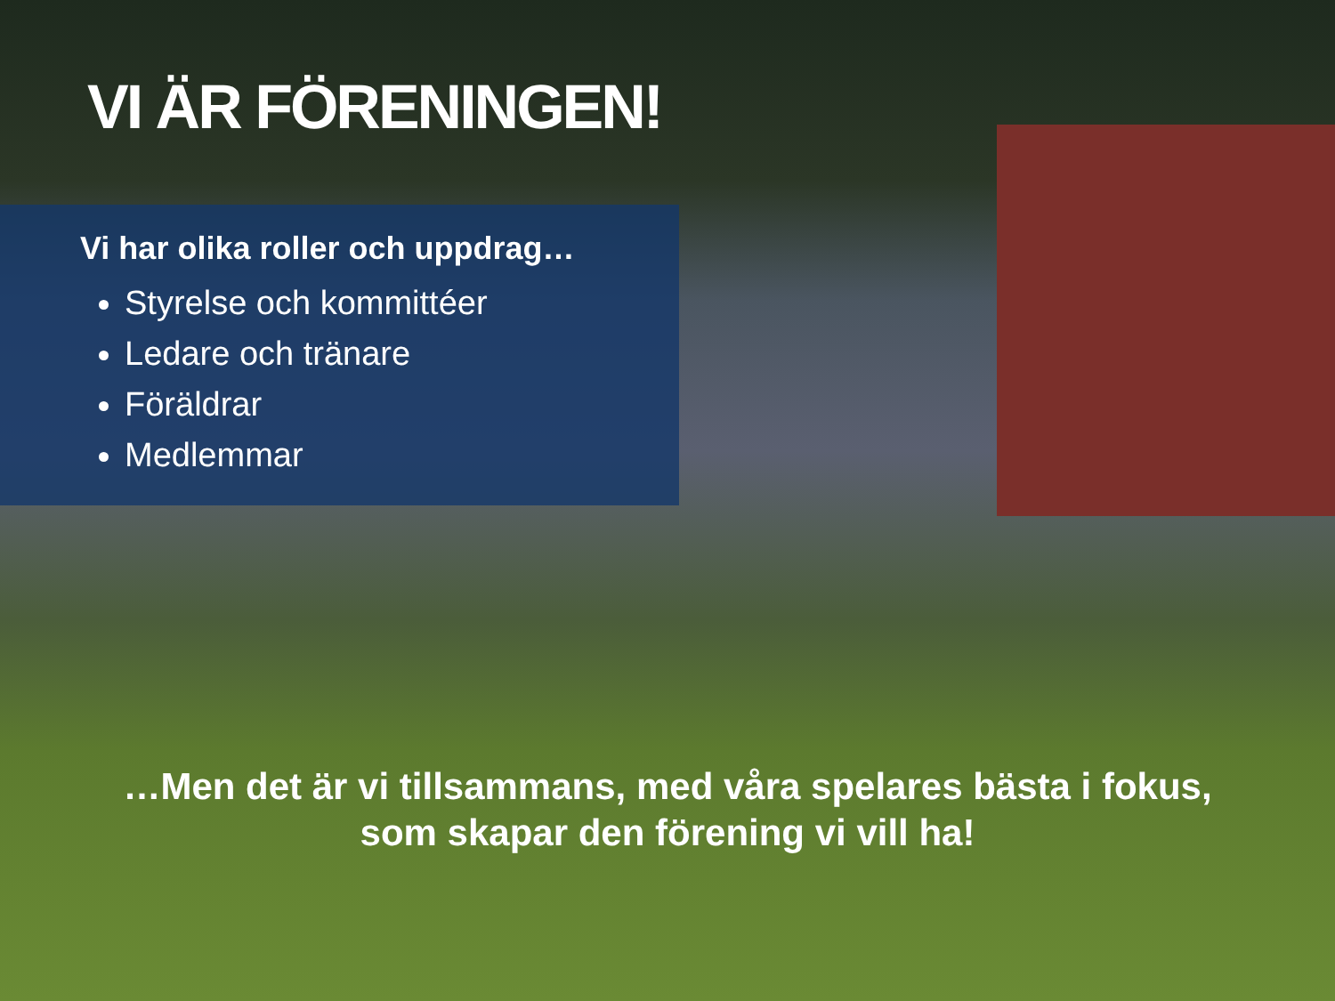VI ÄR FÖRENINGEN!
Vi har olika roller och uppdrag…
Styrelse och kommittéer
Ledare och tränare
Föräldrar
Medlemmar
…Men det är vi tillsammans, med våra spelares bästa i fokus,
som skapar den förening vi vill ha!